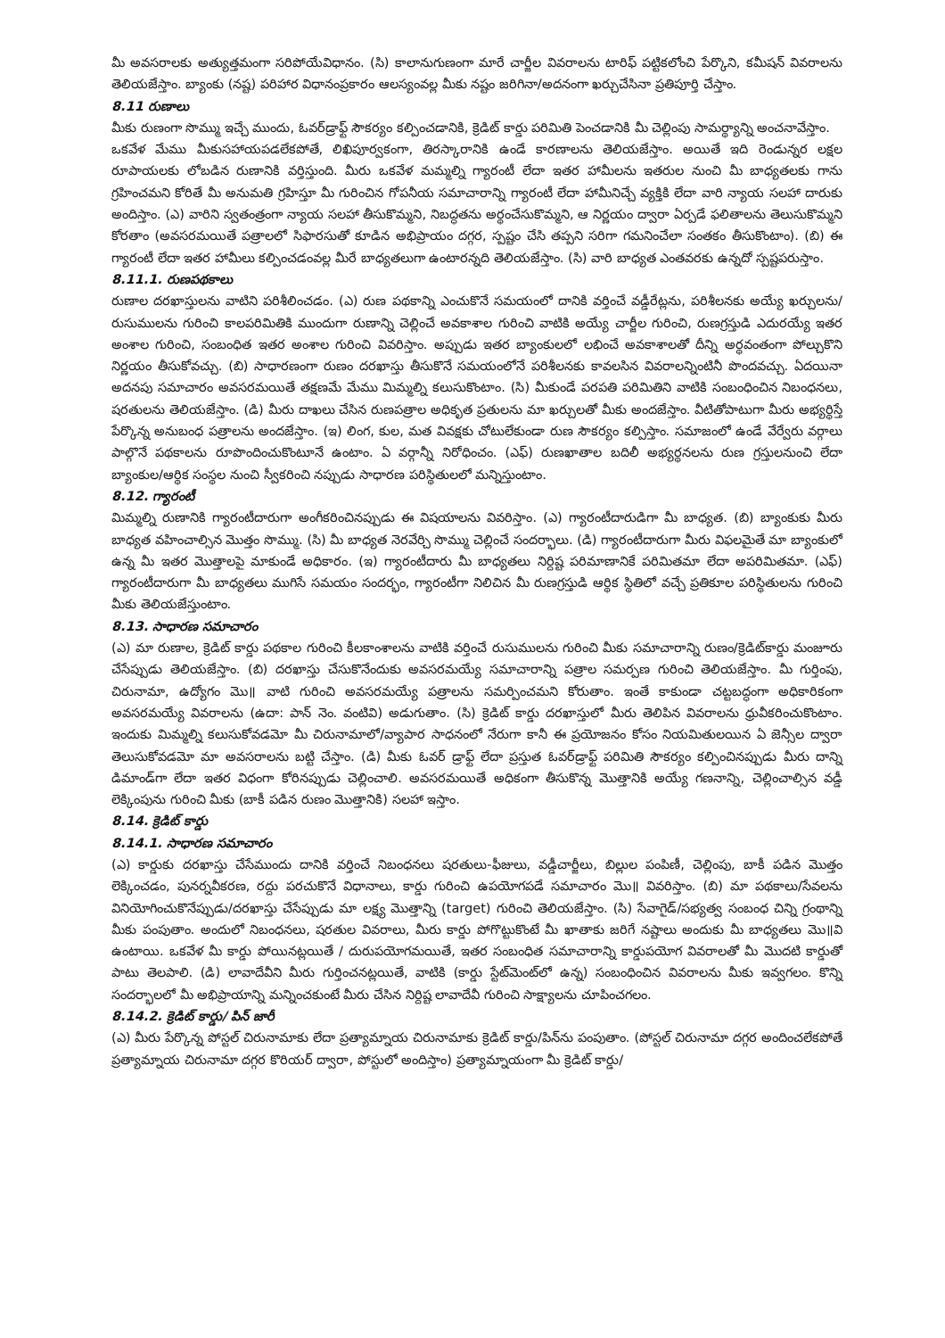మీ అవసరాలకు అత్యుత్తమంగా సరిపోయేవిధానం. (సి) కాలానుగుణంగా మారే చార్జీల వివరాలను టారిఫ్ పట్టికలోంచి పేర్కొని, కమీషన్ వివరాలను తెలియజేస్తాం. బ్యాంకు (నష్ట) పరిహార విధానంప్రకారం ఆలస్యంవల్ల మీకు నష్టం జరిగినా/అదనంగా ఖర్చుచేసినా ప్రతిపూర్తి చేస్తాం.
8.11 రుణాలు
మీకు రుణంగా సొమ్ము ఇచ్చే ముందు, ఓవర్‌డ్రాఫ్ట్ సౌకర్యం కల్పించడానికి, క్రెడిట్ కార్డు పరిమితి పెంచడానికి మీ చెల్లింపు సామర్థ్యాన్ని అంచనావేస్తాం.
ఒకవేళ మేము మీకుసహాయపడలేకపోతే, లిఖిపూర్వకంగా, తిరస్కారానికి ఉండే కారణాలను తెలియజేస్తాం. అయితే ఇది రెండున్నర లక్షల రూపాయలకు లోబడిన రుణానికి వర్తిస్తుంది. మీరు ఒకవేళ మమ్మల్ని గ్యారంటీ లేదా ఇతర హామీలను ఇతరుల నుంచి మీ బాధ్యతలకు గాను గ్రహించమని కోరితే మీ అనుమతి గ్రహిస్తూ మీ గురించిన గోపనీయ సమాచారాన్ని గ్యారంటీ లేదా హామీనిచ్చే వ్యక్తికి లేదా వారి న్యాయ సలహా దారుకు అందిస్తాం. (ఎ) వారిని స్వతంత్రంగా న్యాయ సలహా తీసుకొమ్మని, నిబద్ధతను అర్థంచేసుకొమ్మని, ఆ నిర్ణయం ద్వారా ఏర్పడే ఫలితాలను తెలుసుకొమ్మని కోరతాం (అవసరమయితే పత్రాలలో సిఫారసుతో కూడిన అభిప్రాయం దగ్గర, స్పష్టం చేసి తప్పని సరిగా గమనించేలా సంతకం తీసుకొంటాం). (బి) ఈ గ్యారంటీ లేదా ఇతర హామీలు కల్పించడంవల్ల మీరే బాధ్యతలుగా ఉంటారన్నది తెలియజేస్తాం. (సి) వారి బాధ్యత ఎంతవరకు ఉన్నదో స్పష్టపరుస్తాం.
8.11.1. రుణపథకాలు
రుణాల దరఖాస్తులను వాటిని పరిశీలించడం. (ఎ) రుణ పథకాన్ని ఎంచుకొనే సమయంలో దానికి వర్తించే వడ్డీరేట్లను, పరిశీలనకు అయ్యే ఖర్చులను/రుసుములను గురించి కాలపరిమితికి ముందుగా రుణాన్ని చెల్లించే అవకాశాల గురించి వాటికి అయ్యే చార్జీల గురించి, రుణగ్రస్తుడి ఎదురయ్యే ఇతర అంశాల గురించి, సంబంధిత ఇతర అంశాల గురించి వివరిస్తాం. అప్పుడు ఇతర బ్యాంకులలో లభించే అవకాశాలతో దీన్ని అర్థవంతంగా పోల్చుకొని నిర్ణయం తీసుకోవచ్చు. (బి) సాధారణంగా రుణం దరఖాస్తు తీసుకొనే సమయంలోనే పరిశీలనకు కావలసిన వివరాలన్నింటినీ పొందవచ్చు. ఏదయినా అదనపు సమాచారం అవసరమయితే తక్షణమే మేము మిమ్మల్ని కలుసుకొంటాం. (సి) మీకుండే పరపతి పరిమితిని వాటికి సంబంధించిన నిబంధనలు, షరతులను తెలియజేస్తాం. (డి) మీరు దాఖలు చేసిన రుణపత్రాల అధికృత ప్రతులను మా ఖర్చులతో మీకు అందజేస్తాం. వీటితోపాటుగా మీరు అభ్యర్థిస్తే పేర్కొన్న అనుబంధ పత్రాలను అందజేస్తాం. (ఇ) లింగ, కుల, మత వివక్షకు చోటులేకుండా రుణ సౌకర్యం కల్పిస్తాం. సమాజంలో ఉండే వేర్వేరు వర్గాలు పాల్గొనే పథకాలను రూపొందించుకొంటూనే ఉంటాం. ఏ వర్గాన్నీ నిరోధించం. (ఎఫ్) రుణఖాతాల బదిలీ అభ్యర్థనలను రుణ గ్రస్తులనుంచి లేదా బ్యాంకుల/ఆర్థిక సంస్థల నుంచి స్వీకరించి నప్పుడు సాధారణ పరిస్థితులలో మన్నిస్తుంటాం.
8.12. గ్యారంటీ
మిమ్మల్ని రుణానికి గ్యారంటీదారుగా అంగీకరించినప్పుడు ఈ విషయాలను వివరిస్తాం. (ఎ) గ్యారంటీదారుడిగా మీ బాధ్యత. (బి) బ్యాంకుకు మీరు బాధ్యత వహించాల్సిన మొత్తం సొమ్ము. (సి) మీ బాధ్యత నెరవేర్చి సొమ్ము చెల్లించే సందర్భాలు. (డి) గ్యారంటీదారుగా మీరు విఫలమైతే మా బ్యాంకులో ఉన్న మీ ఇతర మొత్తాలపై మాకుండే అధికారం. (ఇ) గ్యారంటీదారు మీ బాధ్యతలు నిర్దిష్ట పరిమాణానికే పరిమితమా లేదా అపరిమితమా. (ఎఫ్) గ్యారంటీదారుగా మీ బాధ్యతలు ముగిసే సమయం సందర్భం, గ్యారంటీగా నిలిచిన మీ రుణగ్రస్తుడి ఆర్థిక స్థితిలో వచ్చే ప్రతికూల పరిస్థితులను గురించి మీకు తెలియజేస్తుంటాం.
8.13. సాధారణ సమాచారం
(ఎ) మా రుణాల, క్రెడిట్ కార్డు పథకాల గురించి కీలకాంశాలను వాటికి వర్తించే రుసుములను గురించి మీకు సమాచారాన్ని రుణం/క్రెడిట్‌కార్డు మంజూరు చేసేప్పుడు తెలియజేస్తాం. (బి) దరఖాస్తు చేసుకొనేందుకు అవసరమయ్యే సమాచారాన్ని పత్రాల సమర్పణ గురించి తెలియజేస్తాం. మీ గుర్తింపు, చిరునామా, ఉద్యోగం మొ॥ వాటి గురించి అవసరమయ్యే పత్రాలను సమర్పించమని కోరుతాం. ఇంతే కాకుండా చట్టబద్ధంగా అధికారికంగా అవసరమయ్యే వివరాలను (ఉదా: పాన్ నెం. వంటివి) అడుగుతాం. (సి) క్రెడిట్ కార్డు దరఖాస్తులో మీరు తెలిపిన వివరాలను ధ్రువీకరించుకొంటాం. ఇందుకు మిమ్మల్ని కలుసుకోవడమో మీ చిరునామాలో/వ్యాపార సాధనంలో నేరుగా కానీ ఈ ప్రయోజనం కోసం నియమితులయిన ఏ జెన్సీల ద్వారా తెలుసుకోవడమో మా అవసరాలను బట్టి చేస్తాం. (డి) మీకు ఓవర్ డ్రాఫ్ట్ లేదా ప్రస్తుత ఓవర్‌డ్రాఫ్ట్ పరిమితి సౌకర్యం కల్పించినప్పుడు మీరు దాన్ని డిమాండ్‌గా లేదా ఇతర విధంగా కోరినప్పుడు చెల్లించాలి. అవసరమయితే అధికంగా తీసుకొన్న మొత్తానికి అయ్యే గణనాన్ని, చెల్లించాల్సిన వడ్డీ లెక్కింపును గురించి మీకు (బాకీ పడిన రుణం మొత్తానికి) సలహా ఇస్తాం.
8.14. క్రెడిట్ కార్డు
8.14.1. సాధారణ సమాచారం
(ఎ) కార్డుకు దరఖాస్తు చేసేముందు దానికి వర్తించే నిబంధనలు షరతులు-ఫీజులు, వడ్డీచార్జీలు, బిల్లుల పంపిణీ, చెల్లింపు, బాకీ పడిన మొత్తం లెక్కించడం, పునర్నవీకరణ, రద్దు పరచుకొనే విధానాలు, కార్డు గురించి ఉపయోగపడే సమాచారం మొ॥ వివరిస్తాం. (బి) మా పథకాలు/సేవలను వినియోగించుకొనేప్పుడు/దరఖాస్తు చేసేప్పుడు మా లక్ష్య మొత్తాన్ని (target) గురించి తెలియజేస్తాం. (సి) సేవాగైడ్/సభ్యత్వ సంబంధ చిన్ని గ్రంథాన్ని మీకు పంపుతాం. అందులో నిబంధనలు, షరతుల వివరాలు, మీరు కార్డు పోగొట్టుకొంటే మీ ఖాతాకు జరిగే నష్టాలు అందుకు మీ బాధ్యతలు మొ॥వి ఉంటాయి. ఒకవేళ మీ కార్డు పోయినట్లయితే / దురుపయోగమయితే, ఇతర సంబంధిత సమాచారాన్ని కార్డుపయోగ వివరాలతో మీ మొదటి కార్డుతో పాటు తెలపాలి. (డి) లావాదేవీని మీరు గుర్తించనట్లయితే, వాటికి (కార్డు స్టేట్‌మెంట్‌లో ఉన్న) సంబంధించిన వివరాలను మీకు ఇవ్వగలం. కొన్ని సందర్భాలలో మీ అభిప్రాయాన్ని మన్నించకుంటే మీరు చేసిన నిర్దిష్ట లావాదేవీ గురించి సాక్ష్యాలను చూపించగలం.
8.14.2. క్రెడిట్ కార్డు/ పిన్ జారీ
(ఎ) మీరు పేర్కొన్న పోస్టల్ చిరునామాకు లేదా ప్రత్యామ్నాయ చిరునామాకు క్రెడిట్ కార్డు/పిన్‌ను పంపుతాం. (పోస్టల్ చిరునామా దగ్గర అందించలేకపోతే ప్రత్యామ్నాయ చిరునామా దగ్గర కొరియర్ ద్వారా, పోస్టులో అందిస్తాం) ప్రత్యామ్నాయంగా మీ క్రెడిట్ కార్డు/